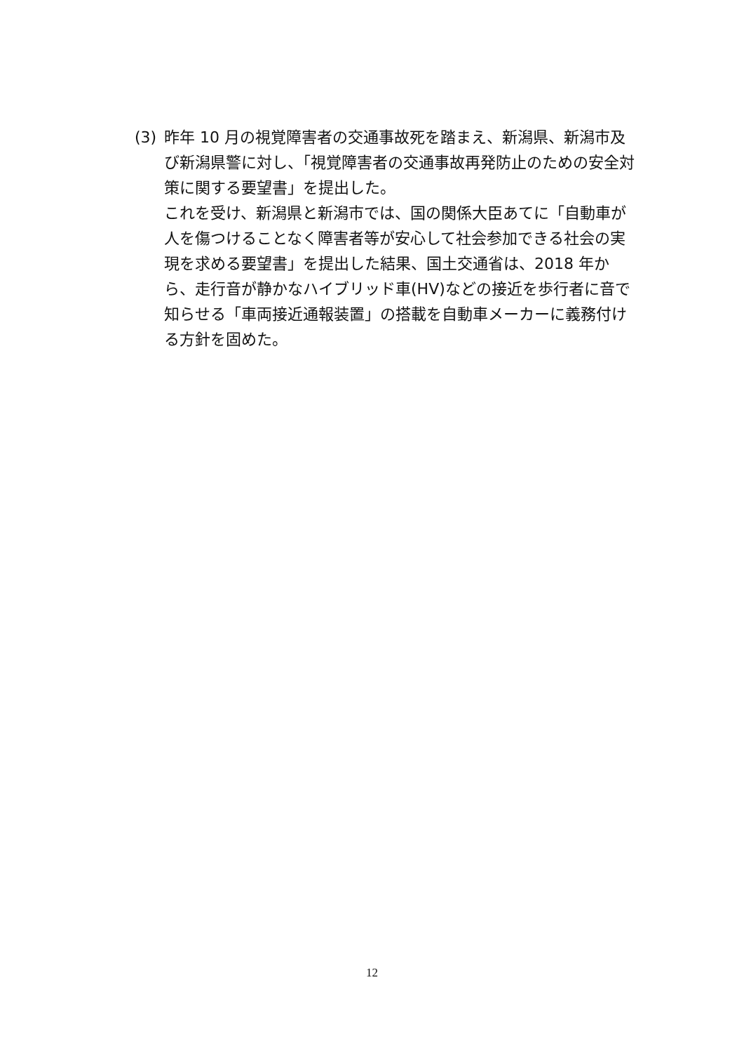(3) 昨年 10 月の視覚障害者の交通事故死を踏まえ、新潟県、新潟市及び新潟県警に対し、「視覚障害者の交通事故再発防止のための安全対策に関する要望書」を提出した。
これを受け、新潟県と新潟市では、国の関係大臣あてに「自動車が人を傷つけることなく障害者等が安心して社会参加できる社会の実現を求める要望書」を提出した結果、国土交通省は、2018 年から、走行音が静かなハイブリッド車(HV)などの接近を歩行者に音で知らせる「車両接近通報装置」の搭載を自動車メーカーに義務付ける方針を固めた。
12